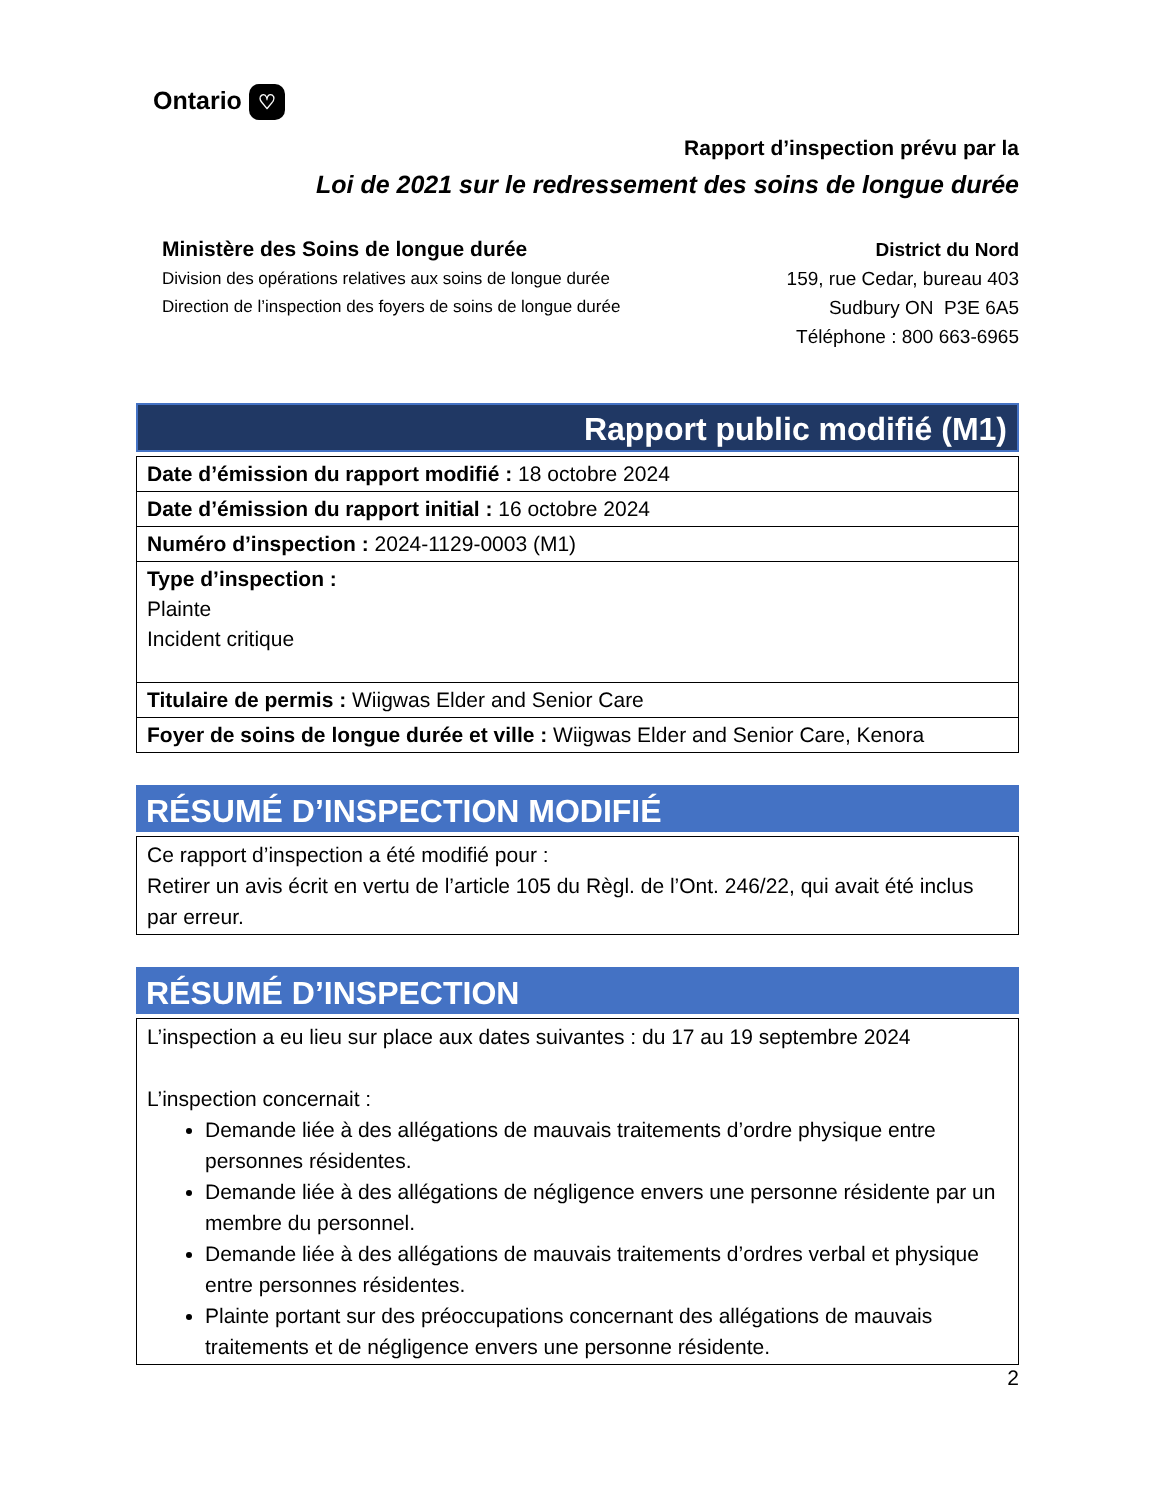Ontario ♡
Rapport d’inspection prévu par la
Loi de 2021 sur le redressement des soins de longue durée
Ministère des Soins de longue durée
Division des opérations relatives aux soins de longue durée
Direction de l’inspection des foyers de soins de longue durée
District du Nord
159, rue Cedar, bureau 403
Sudbury ON P3E 6A5
Téléphone : 800 663-6965
Rapport public modifié (M1)
| Date d’émission du rapport modifié : 18 octobre 2024 |
| Date d’émission du rapport initial : 16 octobre 2024 |
| Numéro d’inspection : 2024-1129-0003 (M1) |
| Type d’inspection : Plainte Incident critique |
| Titulaire de permis : Wiigwas Elder and Senior Care |
| Foyer de soins de longue durée et ville : Wiigwas Elder and Senior Care, Kenora |
RÉSUMÉ D’INSPECTION MODIFIÉ
Ce rapport d’inspection a été modifié pour :
Retirer un avis écrit en vertu de l’article 105 du Règl. de l’Ont. 246/22, qui avait été inclus par erreur.
RÉSUMÉ D’INSPECTION
L’inspection a eu lieu sur place aux dates suivantes : du 17 au 19 septembre 2024
L’inspection concernait :
Demande liée à des allégations de mauvais traitements d’ordre physique entre personnes résidentes.
Demande liée à des allégations de négligence envers une personne résidente par un membre du personnel.
Demande liée à des allégations de mauvais traitements d’ordres verbal et physique entre personnes résidentes.
Plainte portant sur des préoccupations concernant des allégations de mauvais traitements et de négligence envers une personne résidente.
2